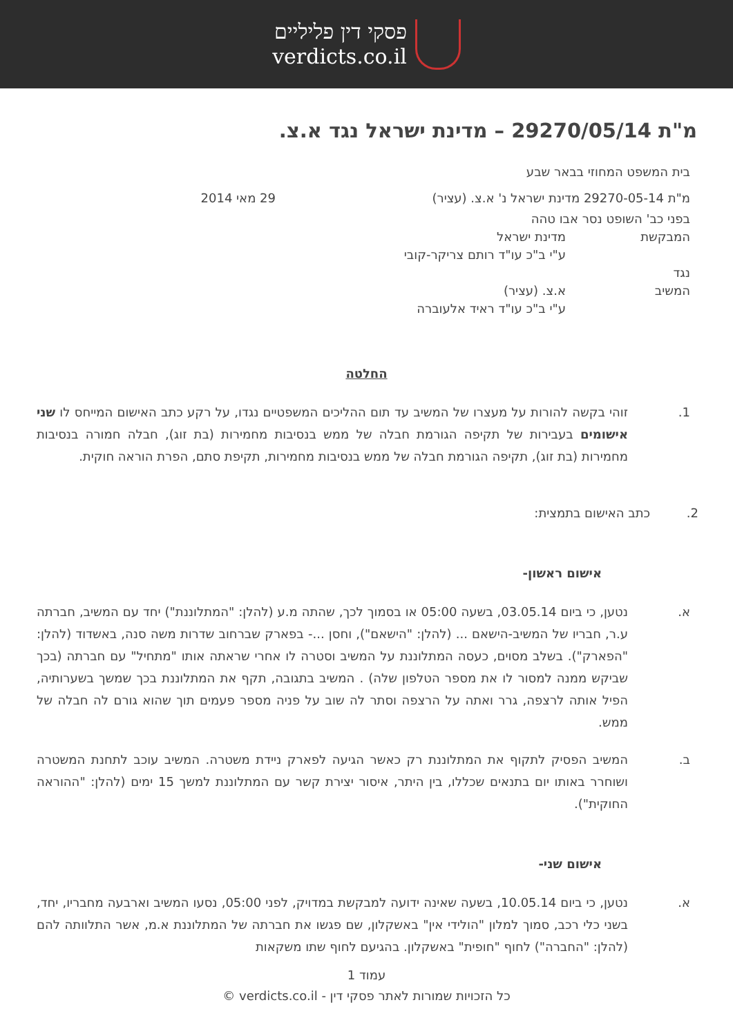פסקי דין פליליים
verdicts.co.il
מ"ת 29270/05/14 – מדינת ישראל נגד א.צ.
בית המשפט המחוזי בבאר שבע
מ"ת 29270-05-14 מדינת ישראל נ' א.צ. (עציר) 29 מאי 2014
בפני כב' השופט נסר אבו טהה
המבקשת מדינת ישראל
ע"י ב"כ עו"ד רותם צריקר-קובי
נגד
המשיב א.צ. (עציר)
ע"י ב"כ עו"ד ראיד אלעוברה
החלטה
1. זוהי בקשה להורות על מעצרו של המשיב עד תום ההליכים המשפטיים נגדו, על רקע כתב האישום המייחס לו שני אישומים בעבירות של תקיפה הגורמת חבלה של ממש בנסיבות מחמירות (בת זוג), חבלה חמורה בנסיבות מחמירות (בת זוג), תקיפה הגורמת חבלה של ממש בנסיבות מחמירות, תקיפת סתם, הפרת הוראה חוקית.
2. כתב האישום בתמצית:
אישום ראשון-
א. נטען, כי ביום 03.05.14, בשעה 05:00 או בסמוך לכך, שהתה מ.ע (להלן: "המתלוננת") יחד עם המשיב, חברתה ע.ר, חבריו של המשיב-הישאם ... (להלן: "הישאם"), וחסן ...- בפארק שברחוב שדרות משה סנה, באשדוד (להלן: "הפארק"). בשלב מסוים, כעסה המתלוננת על המשיב וסטרה לו אחרי שראתה אותו "מתחיל" עם חברתה (בכך שביקש ממנה למסור לו את מספר הטלפון שלה) . המשיב בתגובה, תקף את המתלוננת בכך שמשך בשערותיה, הפיל אותה לרצפה, גרר ואתה על הרצפה וסתר לה שוב על פניה מספר פעמים תוך שהוא גורם לה חבלה של ממש.
ב. המשיב הפסיק לתקוף את המתלוננת רק כאשר הגיעה לפארק ניידת משטרה. המשיב עוכב לתחנת המשטרה ושוחרר באותו יום בתנאים שכללו, בין היתר, איסור יצירת קשר עם המתלוננת למשך 15 ימים (להלן: "ההוראה החוקית").
אישום שני-
א. נטען, כי ביום 10.05.14, בשעה שאינה ידועה למבקשת במדויק, לפני 05:00, נסעו המשיב וארבעה מחבריו, יחד, בשני כלי רכב, סמוך למלון "הולידי אין" באשקלון, שם פגשו את חברתה של המתלוננת א.מ, אשר התלוותה להם (להלן: "החברה") לחוף "חופית" באשקלון. בהגיעם לחוף שתו משקאות
עמוד 1
כל הזכויות שמורות לאתר פסקי דין - verdicts.co.il ©